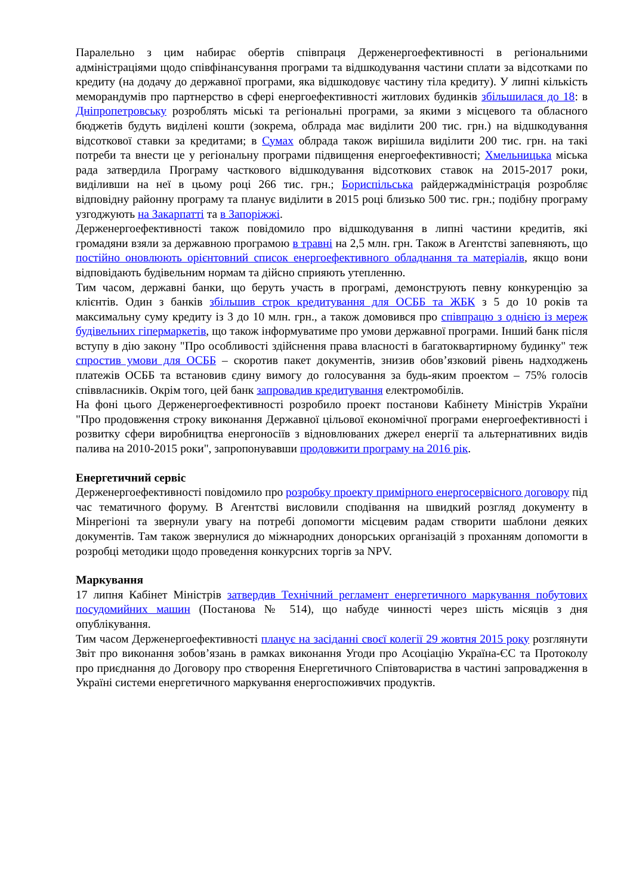Паралельно з цим набирає обертів співпраця Держенергоефективності в регіональними адміністраціями щодо співфінансування програми та відшкодування частини сплати за відсотками по кредиту (на додачу до державної програми, яка відшкодовує частину тіла кредиту). У липні кількість меморандумів про партнерство в сфері енергоефективності житлових будинків збільшилася до 18: в Дніпропетровську розроблять міські та регіональні програми, за якими з місцевого та обласного бюджетів будуть виділені кошти (зокрема, облрада має виділити 200 тис. грн.) на відшкодування відсоткової ставки за кредитами; в Сумах облрада також вирішила виділити 200 тис. грн. на такі потреби та внести це у регіональну програми підвищення енергоефективності; Хмельницька міська рада затвердила Програму часткового відшкодування відсоткових ставок на 2015-2017 роки, виділивши на неї в цьому році 266 тис. грн.; Бориспільська райдержадміністрація розробляє відповідну районну програму та планує виділити в 2015 році близько 500 тис. грн.; подібну програму узгоджують на Закарпатті та в Запоріжжі.
Держенергоефективності також повідомило про відшкодування в липні частини кредитів, які громадяни взяли за державною програмою в травні на 2,5 млн. грн. Також в Агентстві запевняють, що постійно оновлюють орієнтовний список енергоефективного обладнання та матеріалів, якщо вони відповідають будівельним нормам та дійсно сприяють утепленню.
Тим часом, державні банки, що беруть участь в програмі, демонструють певну конкуренцію за клієнтів. Один з банків збільшив строк кредитування для ОСББ та ЖБК з 5 до 10 років та максимальну суму кредиту із 3 до 10 млн. грн., а також домовився про співпрацю з однією із мереж будівельних гіпермаркетів, що також інформуватиме про умови державної програми. Інший банк після вступу в дію закону "Про особливості здійснення права власності в багатоквартирному будинку" теж спростив умови для ОСББ – скоротив пакет документів, знизив обов’язковий рівень надходжень платежів ОСББ та встановив єдину вимогу до голосування за будь-яким проектом – 75% голосів співвласників. Окрім того, цей банк запровадив кредитування електромобілів.
На фоні цього Держенергоефективності розробило проект постанови Кабінету Міністрів України "Про продовження строку виконання Державної цільової економічної програми енергоефективності і розвитку сфери виробництва енергоносіїв з відновлюваних джерел енергії та альтернативних видів палива на 2010-2015 роки", запропонувавши продовжити програму на 2016 рік.
Енергетичний сервіс
Держенергоефективності повідомило про розробку проекту примірного енергосервісного договору під час тематичного форуму. В Агентстві висловили сподівання на швидкий розгляд документу в Мінрегіоні та звернули увагу на потребі допомогти місцевим радам створити шаблони деяких документів. Там також звернулися до міжнародних донорських організацій з проханням допомогти в розробці методики щодо проведення конкурсних торгів за NPV.
Маркування
17 липня Кабінет Міністрів затвердив Технічний регламент енергетичного маркування побутових посудомийних машин (Постанова № 514), що набуде чинності через шість місяців з дня опублікування.
Тим часом Держенергоефективності планує на засіданні своєї колегії 29 жовтня 2015 року розглянути Звіт про виконання зобов’язань в рамках виконання Угоди про Асоціацію Україна-ЄС та Протоколу про приєднання до Договору про створення Енергетичного Співтовариства в частині запровадження в Україні системи енергетичного маркування енергоспоживчих продуктів.